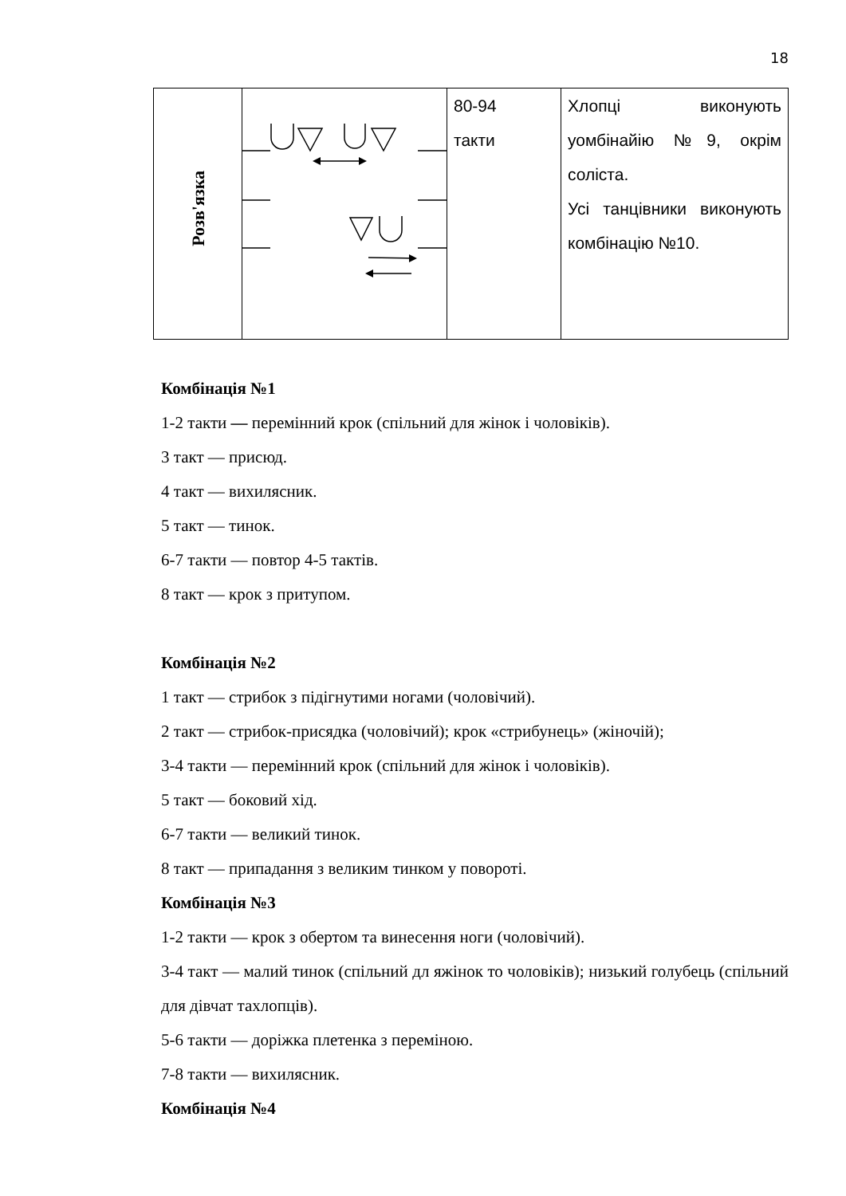18
| Розв'язка | | 80-94 такти | Хлопці виконують уомбінайію №9, окрім соліста. Усі танцівники виконують комбінацію №10. |
Комбінація №1
1-2 такти — перемінний крок (спільний для жінок і чоловіків).
3 такт — присюд.
4 такт — вихилясник.
5 такт — тинок.
6-7 такти — повтор 4-5 тактів.
8 такт — крок з притупом.
Комбінація №2
1 такт — стрибок з підігнутими ногами (чоловічий).
2 такт — стрибок-присядка (чоловічий); крок «стрибунець» (жіночій);
3-4 такти — перемінний крок (спільний для жінок і чоловіків).
5 такт — боковий хід.
6-7 такти — великий тинок.
8 такт — припадання з великим тинком у повороті.
Комбінація №3
1-2 такти — крок з обертом та винесення ноги (чоловічий).
3-4 такт — малий тинок (спільний дл яжінок то чоловіків); низький голубець (спільний для дівчат тахлопців).
5-6 такти — доріжка плетенка з переміною.
7-8 такти — вихилясник.
Комбінація №4